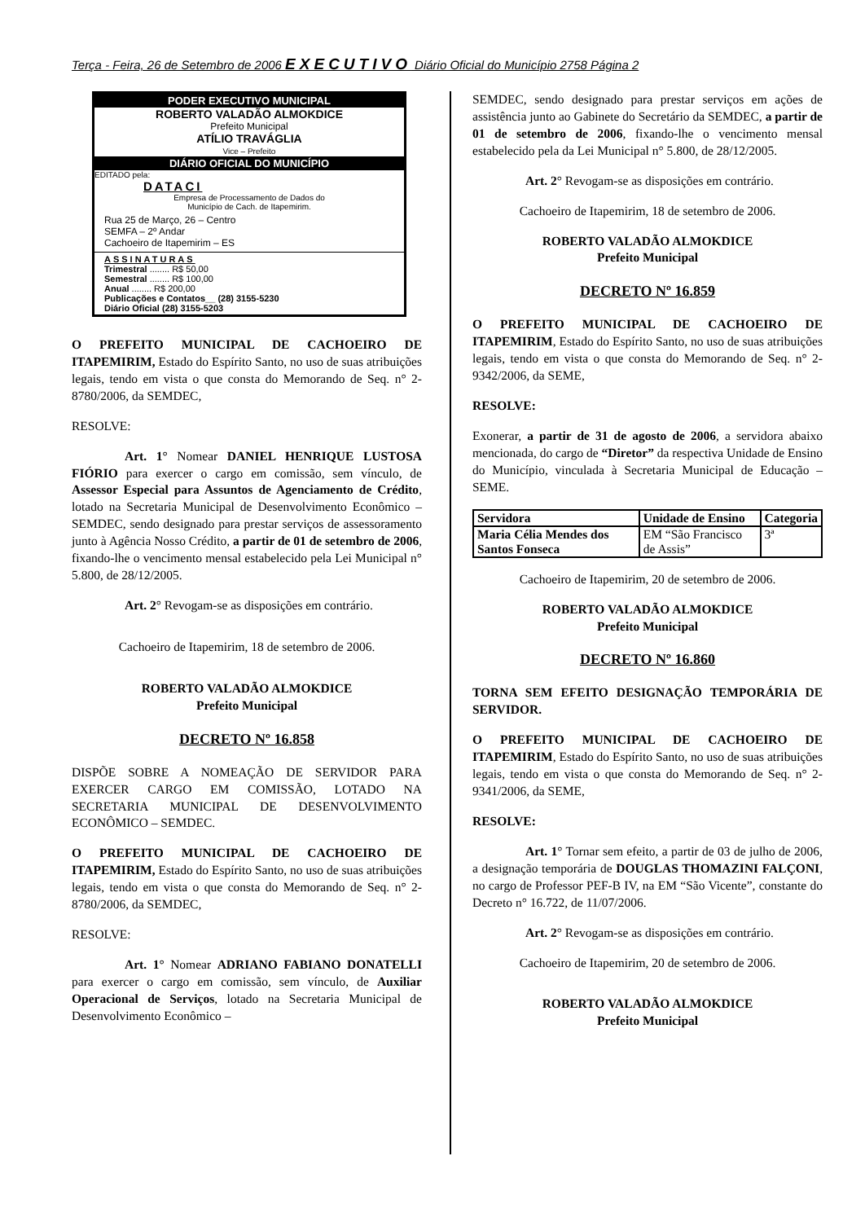Terça - Feira, 26 de Setembro de 2006 EXECUTIVO Diário Oficial do Município 2758 Página 2
PODER EXECUTIVO MUNICIPAL
ROBERTO VALADÃO ALMOKDICE
Prefeito Municipal
ATÍLIO TRAVÁGLIA
Vice – Prefeito
DIÁRIO OFICIAL DO MUNICÍPIO
EDITADO pela:
DATACI
Empresa de Processamento de Dados do
Município de Cach. de Itapemirim.
Rua 25 de Março, 26 – Centro
SEMFA – 2º Andar
Cachoeiro de Itapemirim – ES
ASSINATURAS
Trimestral ........ R$ 50,00
Semestral ........ R$ 100,00
Anual ........ R$ 200,00
Publicações e Contatos__ (28) 3155-5230
Diário Oficial (28) 3155-5203
O PREFEITO MUNICIPAL DE CACHOEIRO DE ITAPEMIRIM, Estado do Espírito Santo, no uso de suas atribuições legais, tendo em vista o que consta do Memorando de Seq. n° 2-8780/2006, da SEMDEC,
RESOLVE:
Art. 1° Nomear DANIEL HENRIQUE LUSTOSA FIÓRIO para exercer o cargo em comissão, sem vínculo, de Assessor Especial para Assuntos de Agenciamento de Crédito, lotado na Secretaria Municipal de Desenvolvimento Econômico – SEMDEC, sendo designado para prestar serviços de assessoramento junto à Agência Nosso Crédito, a partir de 01 de setembro de 2006, fixando-lhe o vencimento mensal estabelecido pela Lei Municipal n° 5.800, de 28/12/2005.
Art. 2° Revogam-se as disposições em contrário.
Cachoeiro de Itapemirim, 18 de setembro de 2006.
ROBERTO VALADÃO ALMOKDICE
Prefeito Municipal
DECRETO Nº 16.858
DISPÕE SOBRE A NOMEAÇÃO DE SERVIDOR PARA EXERCER CARGO EM COMISSÃO, LOTADO NA SECRETARIA MUNICIPAL DE DESENVOLVIMENTO ECONÔMICO – SEMDEC.
O PREFEITO MUNICIPAL DE CACHOEIRO DE ITAPEMIRIM, Estado do Espírito Santo, no uso de suas atribuições legais, tendo em vista o que consta do Memorando de Seq. n° 2-8780/2006, da SEMDEC,
RESOLVE:
Art. 1° Nomear ADRIANO FABIANO DONATELLI para exercer o cargo em comissão, sem vínculo, de Auxiliar Operacional de Serviços, lotado na Secretaria Municipal de Desenvolvimento Econômico –
SEMDEC, sendo designado para prestar serviços em ações de assistência junto ao Gabinete do Secretário da SEMDEC, a partir de 01 de setembro de 2006, fixando-lhe o vencimento mensal estabelecido pela da Lei Municipal n° 5.800, de 28/12/2005.
Art. 2° Revogam-se as disposições em contrário.
Cachoeiro de Itapemirim, 18 de setembro de 2006.
ROBERTO VALADÃO ALMOKDICE
Prefeito Municipal
DECRETO Nº 16.859
O PREFEITO MUNICIPAL DE CACHOEIRO DE ITAPEMIRIM, Estado do Espírito Santo, no uso de suas atribuições legais, tendo em vista o que consta do Memorando de Seq. n° 2-9342/2006, da SEME,
RESOLVE:
Exonerar, a partir de 31 de agosto de 2006, a servidora abaixo mencionada, do cargo de “Diretor” da respectiva Unidade de Ensino do Município, vinculada à Secretaria Municipal de Educação – SEME.
| Servidora | Unidade de Ensino | Categoria |
| --- | --- | --- |
| Maria Célia Mendes dos Santos Fonseca | EM “São Francisco de Assis” | 3ª |
Cachoeiro de Itapemirim, 20 de setembro de 2006.
ROBERTO VALADÃO ALMOKDICE
Prefeito Municipal
DECRETO Nº 16.860
TORNA SEM EFEITO DESIGNAÇÃO TEMPORÁRIA DE SERVIDOR.
O PREFEITO MUNICIPAL DE CACHOEIRO DE ITAPEMIRIM, Estado do Espírito Santo, no uso de suas atribuições legais, tendo em vista o que consta do Memorando de Seq. n° 2-9341/2006, da SEME,
RESOLVE:
Art. 1° Tornar sem efeito, a partir de 03 de julho de 2006, a designação temporária de DOUGLAS THOMAZINI FALÇONI, no cargo de Professor PEF-B IV, na EM “São Vicente”, constante do Decreto n° 16.722, de 11/07/2006.
Art. 2° Revogam-se as disposições em contrário.
Cachoeiro de Itapemirim, 20 de setembro de 2006.
ROBERTO VALADÃO ALMOKDICE
Prefeito Municipal